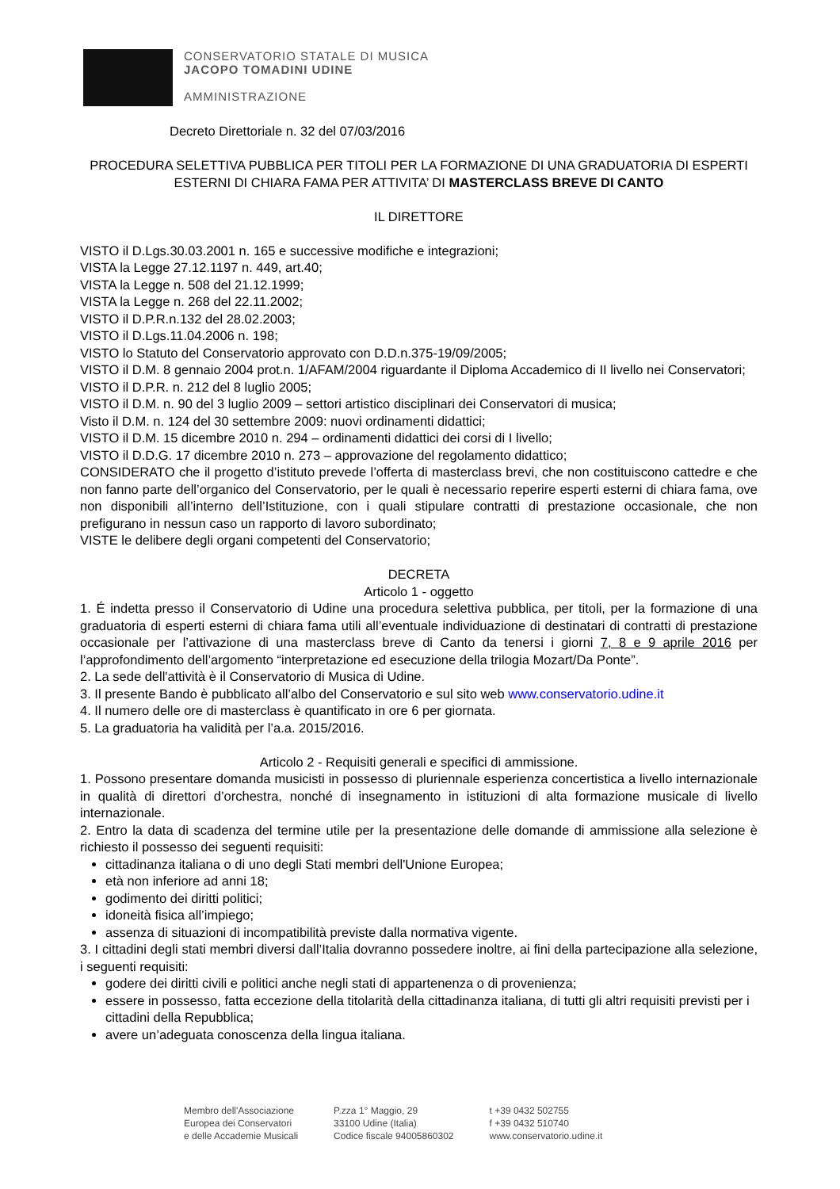CONSERVATORIO STATALE DI MUSICA
JACOPO TOMADINI UDINE
AMMINISTRAZIONE
Decreto Direttoriale n. 32 del 07/03/2016
PROCEDURA SELETTIVA PUBBLICA PER TITOLI PER LA FORMAZIONE DI UNA GRADUATORIA DI ESPERTI ESTERNI DI CHIARA FAMA PER ATTIVITA’ DI MASTERCLASS BREVE DI CANTO
IL DIRETTORE
VISTO il D.Lgs.30.03.2001 n. 165 e successive modifiche e integrazioni;
VISTA la Legge 27.12.1197 n. 449, art.40;
VISTA la Legge n. 508 del 21.12.1999;
VISTA la Legge n. 268 del 22.11.2002;
VISTO il D.P.R.n.132 del 28.02.2003;
VISTO il D.Lgs.11.04.2006 n. 198;
VISTO lo Statuto del Conservatorio approvato con D.D.n.375-19/09/2005;
VISTO il D.M. 8 gennaio 2004 prot.n. 1/AFAM/2004 riguardante il Diploma Accademico di II livello nei Conservatori;
VISTO il D.P.R. n. 212 del 8 luglio 2005;
VISTO il D.M. n. 90 del 3 luglio 2009 – settori artistico disciplinari dei Conservatori di musica;
Visto il D.M. n. 124 del 30 settembre 2009: nuovi ordinamenti didattici;
VISTO il D.M. 15 dicembre 2010 n. 294 – ordinamenti didattici dei corsi di I livello;
VISTO il D.D.G. 17 dicembre 2010 n. 273 – approvazione del regolamento didattico;
CONSIDERATO che il progetto d’istituto prevede l’offerta di masterclass brevi, che non costituiscono cattedre e che non fanno parte dell’organico del Conservatorio, per le quali è necessario reperire esperti esterni di chiara fama, ove non disponibili all’interno dell’Istituzione, con i quali stipulare contratti di prestazione occasionale, che non prefigurano in nessun caso un rapporto di lavoro subordinato;
VISTE le delibere degli organi competenti del Conservatorio;
DECRETA
Articolo 1 - oggetto
1. É indetta presso il Conservatorio di Udine una procedura selettiva pubblica, per titoli, per la formazione di una graduatoria di esperti esterni di chiara fama utili all’eventuale individuazione di destinatari di contratti di prestazione occasionale per l’attivazione di una masterclass breve di Canto da tenersi i giorni 7, 8 e 9 aprile 2016 per l’approfondimento dell’argomento “interpretazione ed esecuzione della trilogia Mozart/Da Ponte”.
2. La sede dell'attività è il Conservatorio di Musica di Udine.
3. Il presente Bando è pubblicato all’albo del Conservatorio e sul sito web www.conservatorio.udine.it
4. Il numero delle ore di masterclass è quantificato in ore 6 per giornata.
5. La graduatoria ha validità per l’a.a. 2015/2016.
Articolo 2 - Requisiti generali e specifici di ammissione.
1. Possono presentare domanda musicisti in possesso di pluriennale esperienza concertistica a livello internazionale in qualità di direttori d’orchestra, nonché di insegnamento in istituzioni di alta formazione musicale di livello internazionale.
2. Entro la data di scadenza del termine utile per la presentazione delle domande di ammissione alla selezione è richiesto il possesso dei seguenti requisiti:
cittadinanza italiana o di uno degli Stati membri dell'Unione Europea;
età non inferiore ad anni 18;
godimento dei diritti politici;
idoneità fisica all’impiego;
assenza di situazioni di incompatibilità previste dalla normativa vigente.
3. I cittadini degli stati membri diversi dall’Italia dovranno possedere inoltre, ai fini della partecipazione alla selezione, i seguenti requisiti:
godere dei diritti civili e politici anche negli stati di appartenenza o di provenienza;
essere in possesso, fatta eccezione della titolarità della cittadinanza italiana, di tutti gli altri requisiti previsti per i cittadini della Repubblica;
avere un’adeguata conoscenza della lingua italiana.
Membro dell'Associazione
Europea dei Conservatori
e delle Accademie Musicali
P.zza 1° Maggio, 29
33100 Udine (Italia)
Codice fiscale 94005860302
t +39 0432 502755
f +39 0432 510740
www.conservatorio.udine.it